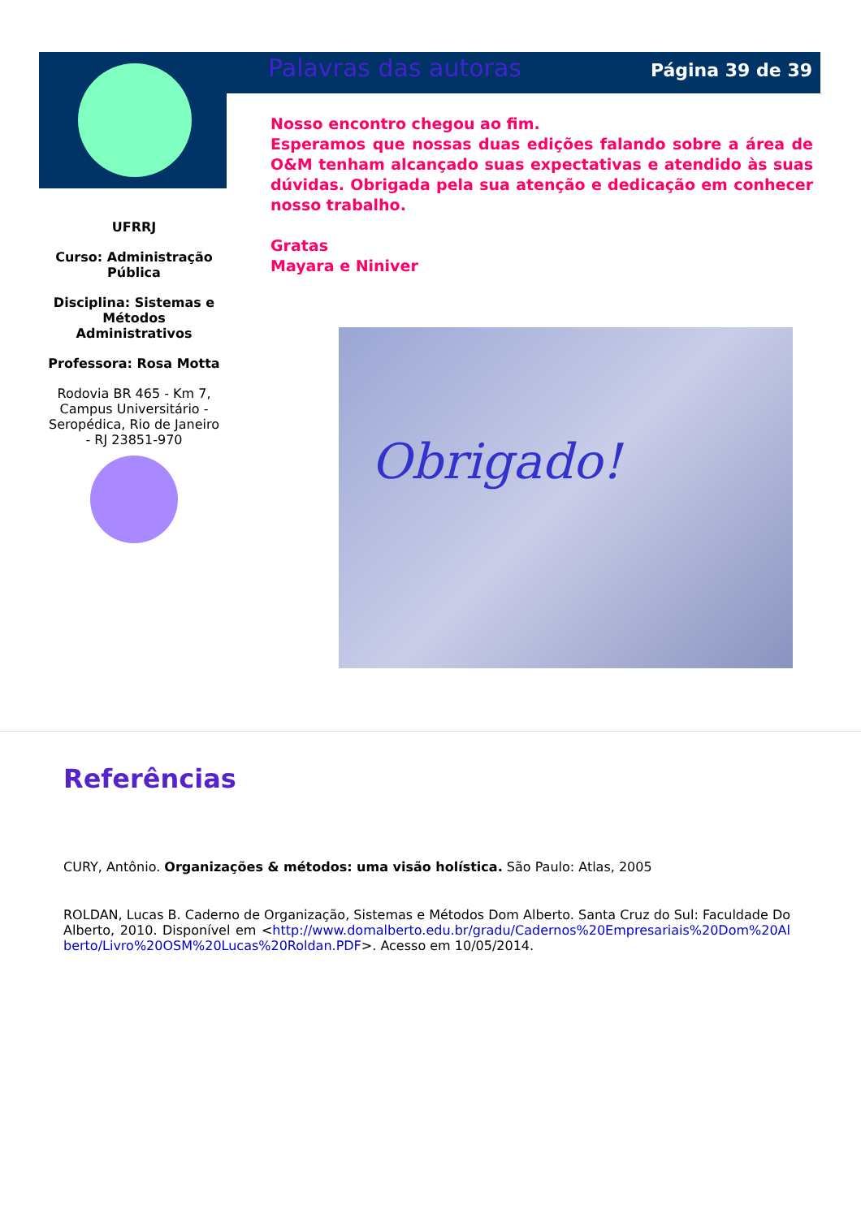Palavras das autoras Página 39 de 39
UFRRJ
Curso: Administração Pública
Disciplina: Sistemas e Métodos Administrativos
Professora: Rosa Motta
Rodovia BR 465 - Km 7, Campus Universitário - Seropédica, Rio de Janeiro - RJ 23851-970
Nosso encontro chegou ao fim.
Esperamos que nossas duas edições falando sobre a área de O&M tenham alcançado suas expectativas e atendido às suas dúvidas. Obrigada pela sua atenção e dedicação em conhecer nosso trabalho.
Gratas
Mayara e Niniver
Obrigado!
Referências
CURY, Antônio. Organizações & métodos: uma visão holística. São Paulo: Atlas, 2005
ROLDAN, Lucas B. Caderno de Organização, Sistemas e Métodos Dom Alberto. Santa Cruz do Sul: Faculdade Do Alberto, 2010. Disponível em <http://www.domalberto.edu.br/gradu/Cadernos%20Empresariais%20Dom%20Alberto/Livro%20OSM%20Lucas%20Roldan.PDF>. Acesso em 10/05/2014.